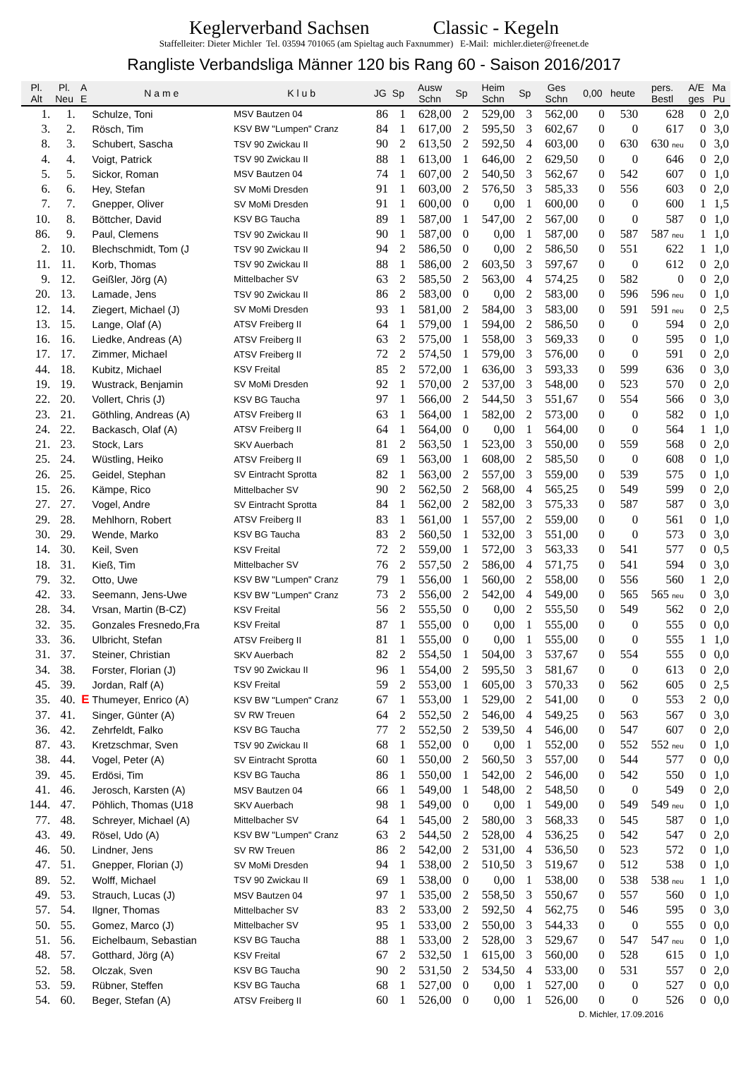Keglerverband Sachsen Classic - Kegeln
Staffelleiter: Dieter Michler Tel. 03594 701065 (am Spieltag auch Faxnummer) E-Mail: michler.dieter@freenet.de
Rangliste Verbandsliga Männer 120 bis Rang 60 - Saison 2016/2017
| Pl. Alt | Pl. Neu | A E | N a m e | K l u b | JG | Sp | Ausw Schn | Sp | Heim Schn | Sp | Ges Schn | 0,00 | heute | pers. Bestl | A/E ges | Ma Pu |
| --- | --- | --- | --- | --- | --- | --- | --- | --- | --- | --- | --- | --- | --- | --- | --- | --- |
| 1. | 1. | | Schulze, Toni | MSV Bautzen 04 | 86 | 1 | 628,00 | 2 | 529,00 | 3 | 562,00 | 0 | 530 | 628 | 0 | 2,0 |
| 3. | 2. | | Rösch, Tim | KSV BW "Lumpen" Cranz | 84 | 1 | 617,00 | 2 | 595,50 | 3 | 602,67 | 0 | 0 | 617 | 0 | 3,0 |
| 8. | 3. | | Schubert, Sascha | TSV 90 Zwickau II | 90 | 2 | 613,50 | 2 | 592,50 | 4 | 603,00 | 0 | 630 | 630 neu | 0 | 3,0 |
| 4. | 4. | | Voigt, Patrick | TSV 90 Zwickau II | 88 | 1 | 613,00 | 1 | 646,00 | 2 | 629,50 | 0 | 0 | 646 | 0 | 2,0 |
| 5. | 5. | | Sickor, Roman | MSV Bautzen 04 | 74 | 1 | 607,00 | 2 | 540,50 | 3 | 562,67 | 0 | 542 | 607 | 0 | 1,0 |
| 6. | 6. | | Hey, Stefan | SV MoMi Dresden | 91 | 1 | 603,00 | 2 | 576,50 | 3 | 585,33 | 0 | 556 | 603 | 0 | 2,0 |
| 7. | 7. | | Gnepper, Oliver | SV MoMi Dresden | 91 | 1 | 600,00 | 0 | 0,00 | 1 | 600,00 | 0 | 0 | 600 | 1 | 1,5 |
| 10. | 8. | | Böttcher, David | KSV BG Taucha | 89 | 1 | 587,00 | 1 | 547,00 | 2 | 567,00 | 0 | 0 | 587 | 0 | 1,0 |
| 86. | 9. | | Paul, Clemens | TSV 90 Zwickau II | 90 | 1 | 587,00 | 0 | 0,00 | 1 | 587,00 | 0 | 587 | 587 neu | 1 | 1,0 |
| 2. | 10. | | Blechschmidt, Tom (J | TSV 90 Zwickau II | 94 | 2 | 586,50 | 0 | 0,00 | 2 | 586,50 | 0 | 551 | 622 | 1 | 1,0 |
| 11. | 11. | | Korb, Thomas | TSV 90 Zwickau II | 88 | 1 | 586,00 | 2 | 603,50 | 3 | 597,67 | 0 | 0 | 612 | 0 | 2,0 |
| 9. | 12. | | Geißler, Jörg (A) | Mittelbacher SV | 63 | 2 | 585,50 | 2 | 563,00 | 4 | 574,25 | 0 | 582 | 0 | 0 | 2,0 |
| 20. | 13. | | Lamade, Jens | TSV 90 Zwickau II | 86 | 2 | 583,00 | 0 | 0,00 | 2 | 583,00 | 0 | 596 | 596 neu | 0 | 1,0 |
| 12. | 14. | | Ziegert, Michael (J) | SV MoMi Dresden | 93 | 1 | 581,00 | 2 | 584,00 | 3 | 583,00 | 0 | 591 | 591 neu | 0 | 2,5 |
| 13. | 15. | | Lange, Olaf (A) | ATSV Freiberg II | 64 | 1 | 579,00 | 1 | 594,00 | 2 | 586,50 | 0 | 0 | 594 | 0 | 2,0 |
| 16. | 16. | | Liedke, Andreas (A) | ATSV Freiberg II | 63 | 2 | 575,00 | 1 | 558,00 | 3 | 569,33 | 0 | 0 | 595 | 0 | 1,0 |
| 17. | 17. | | Zimmer, Michael | ATSV Freiberg II | 72 | 2 | 574,50 | 1 | 579,00 | 3 | 576,00 | 0 | 0 | 591 | 0 | 2,0 |
| 44. | 18. | | Kubitz, Michael | KSV Freital | 85 | 2 | 572,00 | 1 | 636,00 | 3 | 593,33 | 0 | 599 | 636 | 0 | 3,0 |
| 19. | 19. | | Wustrack, Benjamin | SV MoMi Dresden | 92 | 1 | 570,00 | 2 | 537,00 | 3 | 548,00 | 0 | 523 | 570 | 0 | 2,0 |
| 22. | 20. | | Vollert, Chris (J) | KSV BG Taucha | 97 | 1 | 566,00 | 2 | 544,50 | 3 | 551,67 | 0 | 554 | 566 | 0 | 3,0 |
| 23. | 21. | | Göthling, Andreas (A) | ATSV Freiberg II | 63 | 1 | 564,00 | 1 | 582,00 | 2 | 573,00 | 0 | 0 | 582 | 0 | 1,0 |
| 24. | 22. | | Backasch, Olaf (A) | ATSV Freiberg II | 64 | 1 | 564,00 | 0 | 0,00 | 1 | 564,00 | 0 | 0 | 564 | 1 | 1,0 |
| 21. | 23. | | Stock, Lars | SKV Auerbach | 81 | 2 | 563,50 | 1 | 523,00 | 3 | 550,00 | 0 | 559 | 568 | 0 | 2,0 |
| 25. | 24. | | Wüstling, Heiko | ATSV Freiberg II | 69 | 1 | 563,00 | 1 | 608,00 | 2 | 585,50 | 0 | 0 | 608 | 0 | 1,0 |
| 26. | 25. | | Geidel, Stephan | SV Eintracht Sprotta | 82 | 1 | 563,00 | 2 | 557,00 | 3 | 559,00 | 0 | 539 | 575 | 0 | 1,0 |
| 15. | 26. | | Kämpe, Rico | Mittelbacher SV | 90 | 2 | 562,50 | 2 | 568,00 | 4 | 565,25 | 0 | 549 | 599 | 0 | 2,0 |
| 27. | 27. | | Vogel, Andre | SV Eintracht Sprotta | 84 | 1 | 562,00 | 2 | 582,00 | 3 | 575,33 | 0 | 587 | 587 | 0 | 3,0 |
| 29. | 28. | | Mehlhorn, Robert | ATSV Freiberg II | 83 | 1 | 561,00 | 1 | 557,00 | 2 | 559,00 | 0 | 0 | 561 | 0 | 1,0 |
| 30. | 29. | | Wende, Marko | KSV BG Taucha | 83 | 2 | 560,50 | 1 | 532,00 | 3 | 551,00 | 0 | 0 | 573 | 0 | 3,0 |
| 14. | 30. | | Keil, Sven | KSV Freital | 72 | 2 | 559,00 | 1 | 572,00 | 3 | 563,33 | 0 | 541 | 577 | 0 | 0,5 |
| 18. | 31. | | Kieß, Tim | Mittelbacher SV | 76 | 2 | 557,50 | 2 | 586,00 | 4 | 571,75 | 0 | 541 | 594 | 0 | 3,0 |
| 79. | 32. | | Otto, Uwe | KSV BW "Lumpen" Cranz | 79 | 1 | 556,00 | 1 | 560,00 | 2 | 558,00 | 0 | 556 | 560 | 1 | 2,0 |
| 42. | 33. | | Seemann, Jens-Uwe | KSV BW "Lumpen" Cranz | 73 | 2 | 556,00 | 2 | 542,00 | 4 | 549,00 | 0 | 565 | 565 neu | 0 | 3,0 |
| 28. | 34. | | Vrsan, Martin (B-CZ) | KSV Freital | 56 | 2 | 555,50 | 0 | 0,00 | 2 | 555,50 | 0 | 549 | 562 | 0 | 2,0 |
| 32. | 35. | | Gonzales Fresnedo,Fra | KSV Freital | 87 | 1 | 555,00 | 0 | 0,00 | 1 | 555,00 | 0 | 0 | 555 | 0 | 0,0 |
| 33. | 36. | | Ulbricht, Stefan | ATSV Freiberg II | 81 | 1 | 555,00 | 0 | 0,00 | 1 | 555,00 | 0 | 0 | 555 | 1 | 1,0 |
| 31. | 37. | | Steiner, Christian | SKV Auerbach | 82 | 2 | 554,50 | 1 | 504,00 | 3 | 537,67 | 0 | 554 | 555 | 0 | 0,0 |
| 34. | 38. | | Forster, Florian (J) | TSV 90 Zwickau II | 96 | 1 | 554,00 | 2 | 595,50 | 3 | 581,67 | 0 | 0 | 613 | 0 | 2,0 |
| 45. | 39. | | Jordan, Ralf (A) | KSV Freital | 59 | 2 | 553,00 | 1 | 605,00 | 3 | 570,33 | 0 | 562 | 605 | 0 | 2,5 |
| 35. | 40. | E | Thumeyer, Enrico (A) | KSV BW "Lumpen" Cranz | 67 | 1 | 553,00 | 1 | 529,00 | 2 | 541,00 | 0 | 0 | 553 | 2 | 0,0 |
| 37. | 41. | | Singer, Günter (A) | SV RW Treuen | 64 | 2 | 552,50 | 2 | 546,00 | 4 | 549,25 | 0 | 563 | 567 | 0 | 3,0 |
| 36. | 42. | | Zehrfeldt, Falko | KSV BG Taucha | 77 | 2 | 552,50 | 2 | 539,50 | 4 | 546,00 | 0 | 547 | 607 | 0 | 2,0 |
| 87. | 43. | | Kretzschmar, Sven | TSV 90 Zwickau II | 68 | 1 | 552,00 | 0 | 0,00 | 1 | 552,00 | 0 | 552 | 552 neu | 0 | 1,0 |
| 38. | 44. | | Vogel, Peter (A) | SV Eintracht Sprotta | 60 | 1 | 550,00 | 2 | 560,50 | 3 | 557,00 | 0 | 544 | 577 | 0 | 0,0 |
| 39. | 45. | | Erdösi, Tim | KSV BG Taucha | 86 | 1 | 550,00 | 1 | 542,00 | 2 | 546,00 | 0 | 542 | 550 | 0 | 1,0 |
| 41. | 46. | | Jerosch, Karsten (A) | MSV Bautzen 04 | 66 | 1 | 549,00 | 1 | 548,00 | 2 | 548,50 | 0 | 0 | 549 | 0 | 2,0 |
| 144. | 47. | | Pöhlich, Thomas (U18 | SKV Auerbach | 98 | 1 | 549,00 | 0 | 0,00 | 1 | 549,00 | 0 | 549 | 549 neu | 0 | 1,0 |
| 77. | 48. | | Schreyer, Michael (A) | Mittelbacher SV | 64 | 1 | 545,00 | 2 | 580,00 | 3 | 568,33 | 0 | 545 | 587 | 0 | 1,0 |
| 43. | 49. | | Rösel, Udo (A) | KSV BW "Lumpen" Cranz | 63 | 2 | 544,50 | 2 | 528,00 | 4 | 536,25 | 0 | 542 | 547 | 0 | 2,0 |
| 46. | 50. | | Lindner, Jens | SV RW Treuen | 86 | 2 | 542,00 | 2 | 531,00 | 4 | 536,50 | 0 | 523 | 572 | 0 | 1,0 |
| 47. | 51. | | Gnepper, Florian (J) | SV MoMi Dresden | 94 | 1 | 538,00 | 2 | 510,50 | 3 | 519,67 | 0 | 512 | 538 | 0 | 1,0 |
| 89. | 52. | | Wolff, Michael | TSV 90 Zwickau II | 69 | 1 | 538,00 | 0 | 0,00 | 1 | 538,00 | 0 | 538 | 538 neu | 1 | 1,0 |
| 49. | 53. | | Strauch, Lucas (J) | MSV Bautzen 04 | 97 | 1 | 535,00 | 2 | 558,50 | 3 | 550,67 | 0 | 557 | 560 | 0 | 1,0 |
| 57. | 54. | | Ilgner, Thomas | Mittelbacher SV | 83 | 2 | 533,00 | 2 | 592,50 | 4 | 562,75 | 0 | 546 | 595 | 0 | 3,0 |
| 50. | 55. | | Gomez, Marco (J) | Mittelbacher SV | 95 | 1 | 533,00 | 2 | 550,00 | 3 | 544,33 | 0 | 0 | 555 | 0 | 0,0 |
| 51. | 56. | | Eichelbaum, Sebastian | KSV BG Taucha | 88 | 1 | 533,00 | 2 | 528,00 | 3 | 529,67 | 0 | 547 | 547 neu | 0 | 1,0 |
| 48. | 57. | | Gotthard, Jörg (A) | KSV Freital | 67 | 2 | 532,50 | 1 | 615,00 | 3 | 560,00 | 0 | 528 | 615 | 0 | 1,0 |
| 52. | 58. | | Olczak, Sven | KSV BG Taucha | 90 | 2 | 531,50 | 2 | 534,50 | 4 | 533,00 | 0 | 531 | 557 | 0 | 2,0 |
| 53. | 59. | | Rübner, Steffen | KSV BG Taucha | 68 | 1 | 527,00 | 0 | 0,00 | 1 | 527,00 | 0 | 0 | 527 | 0 | 0,0 |
| 54. | 60. | | Beger, Stefan (A) | ATSV Freiberg II | 60 | 1 | 526,00 | 0 | 0,00 | 1 | 526,00 | 0 | 0 | 526 | 0 | 0,0 |
D. Michler, 17.09.2016